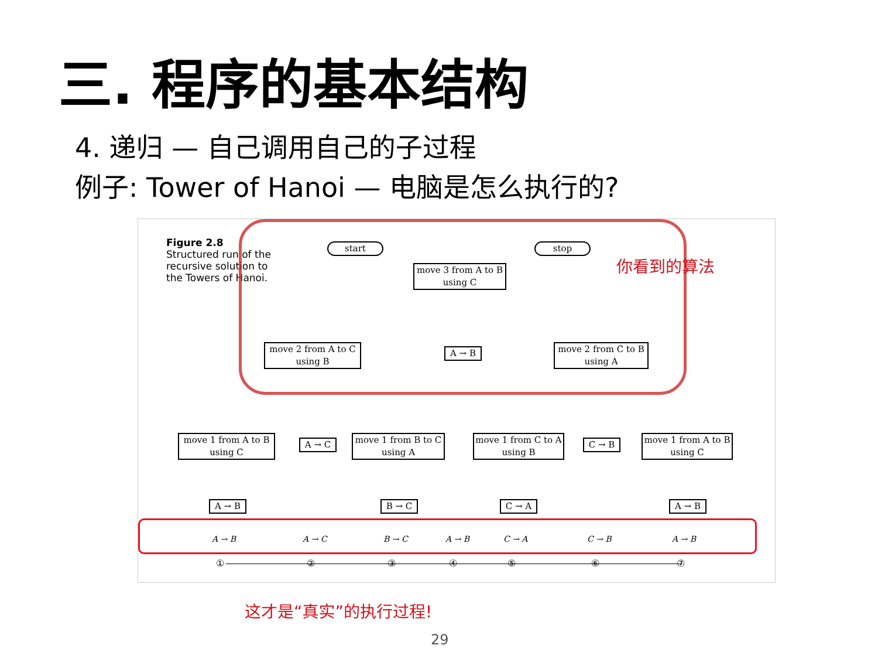三. 程序的基本结构
4. 递归 — 自己调用自己的子过程
例子: Tower of Hanoi — 电脑是怎么执行的?
Figure 2.8
Structured run of the recursive solution to the Towers of Hanoi.
start stop
move 3 from A to B
using C
move 2 from A to C
using B
A → B
move 2 from C to B
using A
move 1 from A to B
using C
A → C
move 1 from B to C
using A
move 1 from C to A
using B
C → B
move 1 from A to B
using C
A → B B → C C → A A → B
A → B A → C B → C A → B C → A C → B A → B
① ② ③ ④ ⑤ ⑥ ⑦
你看到的算法
这才是“真实”的执行过程!
29